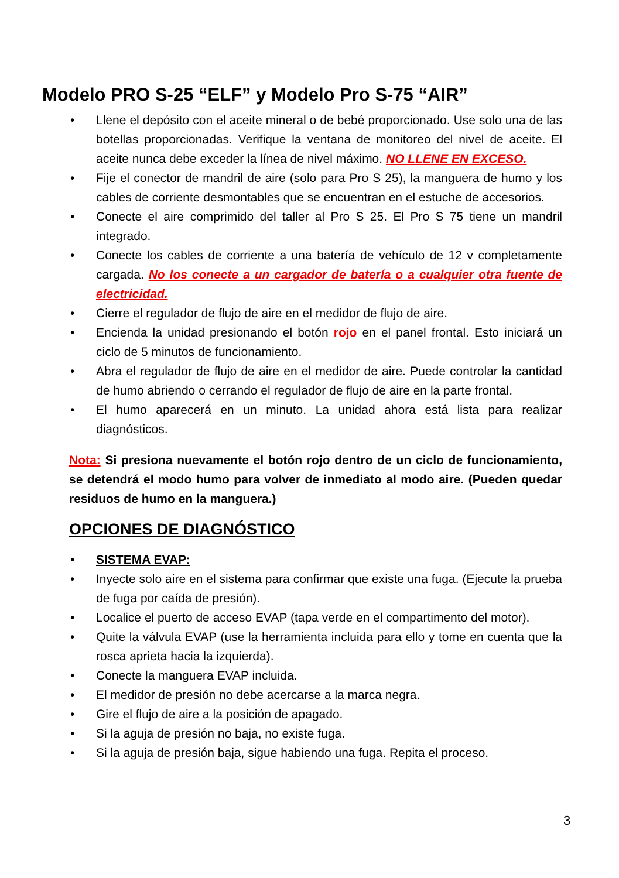Modelo PRO S-25 “ELF” y Modelo Pro S-75 “AIR”
• Llene el depósito con el aceite mineral o de bebé proporcionado. Use solo una de las botellas proporcionadas. Verifique la ventana de monitoreo del nivel de aceite. El aceite nunca debe exceder la línea de nivel máximo. NO LLENE EN EXCESO.
• Fije el conector de mandril de aire (solo para Pro S 25), la manguera de humo y los cables de corriente desmontables que se encuentran en el estuche de accesorios.
• Conecte el aire comprimido del taller al Pro S 25. El Pro S 75 tiene un mandril integrado.
• Conecte los cables de corriente a una batería de vehículo de 12 v completamente cargada. No los conecte a un cargador de batería o a cualquier otra fuente de electricidad.
• Cierre el regulador de flujo de aire en el medidor de flujo de aire.
• Encienda la unidad presionando el botón rojo en el panel frontal. Esto iniciará un ciclo de 5 minutos de funcionamiento.
• Abra el regulador de flujo de aire en el medidor de aire. Puede controlar la cantidad de humo abriendo o cerrando el regulador de flujo de aire en la parte frontal.
• El humo aparecerá en un minuto. La unidad ahora está lista para realizar diagnósticos.
Nota: Si presiona nuevamente el botón rojo dentro de un ciclo de funcionamiento, se detendrá el modo humo para volver de inmediato al modo aire. (Pueden quedar residuos de humo en la manguera.)
OPCIONES DE DIAGNÓSTICO
• SISTEMA EVAP:
• Inyecte solo aire en el sistema para confirmar que existe una fuga. (Ejecute la prueba de fuga por caída de presión).
• Localice el puerto de acceso EVAP (tapa verde en el compartimento del motor).
• Quite la válvula EVAP (use la herramienta incluida para ello y tome en cuenta que la rosca aprieta hacia la izquierda).
• Conecte la manguera EVAP incluida.
• El medidor de presión no debe acercarse a la marca negra.
• Gire el flujo de aire a la posición de apagado.
• Si la aguja de presión no baja, no existe fuga.
• Si la aguja de presión baja, sigue habiendo una fuga. Repita el proceso.
3